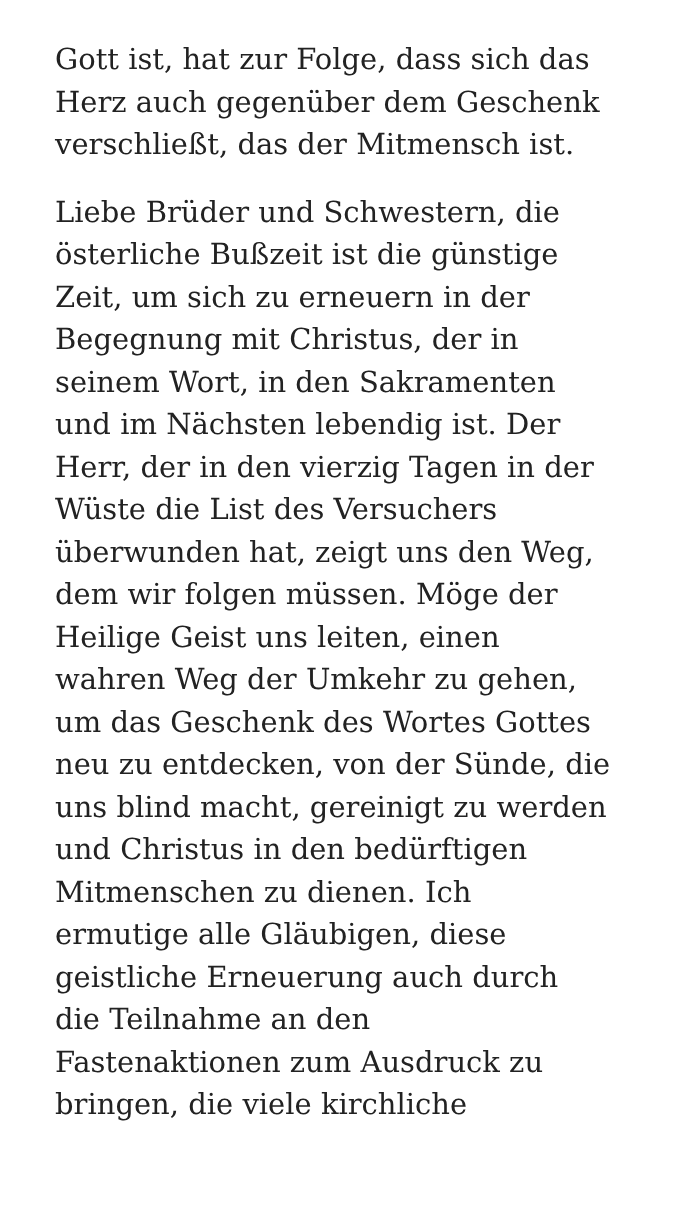Gott ist, hat zur Folge, dass sich das
Herz auch gegenüber dem Geschenk
verschließt, das der Mitmensch ist.
Liebe Brüder und Schwestern, die
österliche Bußzeit ist die günstige
Zeit, um sich zu erneuern in der
Begegnung mit Christus, der in
seinem Wort, in den Sakramenten
und im Nächsten lebendig ist. Der
Herr, der in den vierzig Tagen in der
Wüste die List des Versuchers
überwunden hat, zeigt uns den Weg,
dem wir folgen müssen. Möge der
Heilige Geist uns leiten, einen
wahren Weg der Umkehr zu gehen,
um das Geschenk des Wortes Gottes
neu zu entdecken, von der Sünde, die
uns blind macht, gereinigt zu werden
und Christus in den bedürftigen
Mitmenschen zu dienen. Ich
ermutige alle Gläubigen, diese
geistliche Erneuerung auch durch
die Teilnahme an den
Fastenaktionen zum Ausdruck zu
bringen, die viele kirchliche